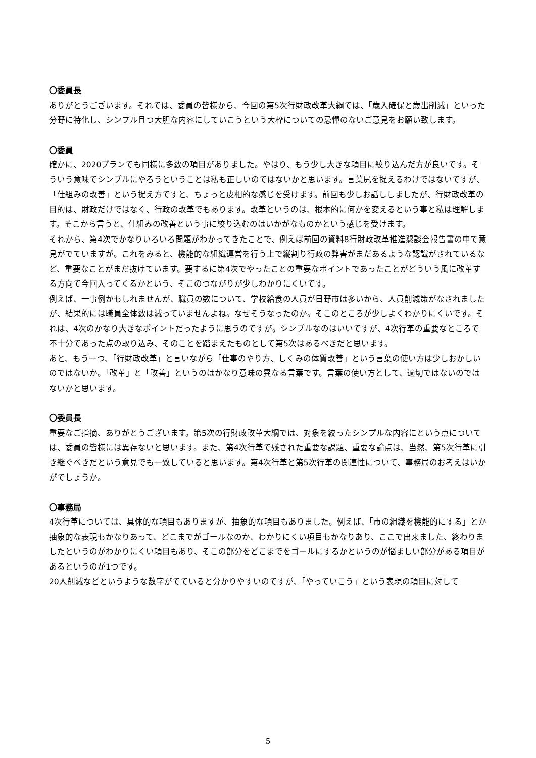〇委員長
ありがとうございます。それでは、委員の皆様から、今回の第5次行財政改革大綱では、「歳入確保と歳出削減」といった分野に特化し、シンプル且つ大胆な内容にしていこうという大枠についての忌憚のないご意見をお願い致します。
〇委員
確かに、2020プランでも同様に多数の項目がありました。やはり、もう少し大きな項目に絞り込んだ方が良いです。そういう意味でシンプルにやろうということは私も正しいのではないかと思います。言葉尻を捉えるわけではないですが、「仕組みの改善」という捉え方ですと、ちょっと皮相的な感じを受けます。前回も少しお話ししましたが、行財政改革の目的は、財政だけではなく、行政の改革でもあります。改革というのは、根本的に何かを変えるという事と私は理解します。そこから言うと、仕組みの改善という事に絞り込むのはいかがなものかという感じを受けます。
それから、第4次でかなりいろいろ問題がわかってきたことで、例えば前回の資料8行財政改革推進懇談会報告書の中で意見がでていますが。これをみると、機能的な組織運営を行う上で縦割り行政の弊害がまだあるような認識がされているなど、重要なことがまだ抜けています。要するに第4次でやったことの重要なポイントであったことがどういう風に改革する方向で今回入ってくるかという、そこのつながりが少しわかりにくいです。
例えば、一事例かもしれませんが、職員の数について、学校給食の人員が日野市は多いから、人員削減策がなされましたが、結果的には職員全体数は減っていませんよね。なぜそうなったのか。そこのところが少しよくわかりにくいです。それは、4次のかなり大きなポイントだったように思うのですが。シンプルなのはいいですが、4次行革の重要なところで不十分であった点の取り込み、そのことを踏まえたものとして第5次はあるべきだと思います。
あと、もう一つ、「行財政改革」と言いながら「仕事のやり方、しくみの体質改善」という言葉の使い方は少しおかしいのではないか。「改革」と「改善」というのはかなり意味の異なる言葉です。言葉の使い方として、適切ではないのではないかと思います。
〇委員長
重要なご指摘、ありがとうございます。第5次の行財政改革大綱では、対象を絞ったシンプルな内容にという点については、委員の皆様には異存ないと思います。また、第4次行革で残された重要な課題、重要な論点は、当然、第5次行革に引き継ぐべきだという意見でも一致していると思います。第4次行革と第5次行革の関連性について、事務局のお考えはいかがでしょうか。
〇事務局
4次行革については、具体的な項目もありますが、抽象的な項目もありました。例えば、「市の組織を機能的にする」とか抽象的な表現もかなりあって、どこまでがゴールなのか、わかりにくい項目もかなりあり、ここで出来ました、終わりましたというのがわかりにくい項目もあり、そこの部分をどこまでをゴールにするかというのが悩ましい部分がある項目があるというのが1つです。
20人削減などというような数字がでていると分かりやすいのですが、「やっていこう」という表現の項目に対して
5